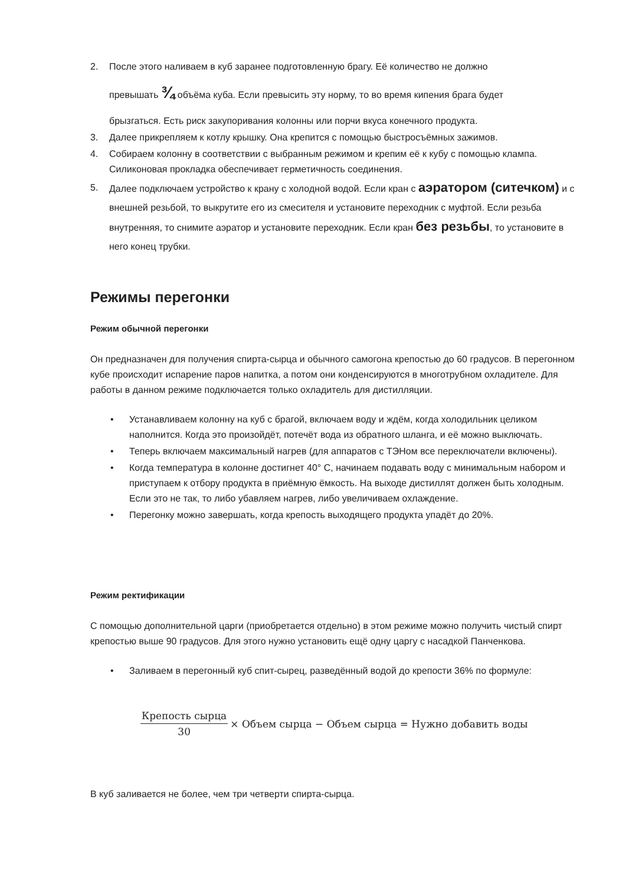2. После этого наливаем в куб заранее подготовленную брагу. Её количество не должно
превышать ¾ объёма куба. Если превысить эту норму, то во время кипения брага будет
брызгаться. Есть риск закупоривания колонны или порчи вкуса конечного продукта.
3. Далее прикрепляем к котлу крышку. Она крепится с помощью быстросъёмных зажимов.
4. Собираем колонну в соответствии с выбранным режимом и крепим её к кубу с помощью клампа. Силиконовая прокладка обеспечивает герметичность соединения.
5. Далее подключаем устройство к крану с холодной водой. Если кран с аэратором (ситечком) и с внешней резьбой, то выкрутите его из смесителя и установите переходник с муфтой. Если резьба внутренняя, то снимите аэратор и установите переходник. Если кран без резьбы, то установите в него конец трубки.
Режимы перегонки
Режим обычной перегонки
Он предназначен для получения спирта-сырца и обычного самогона крепостью до 60 градусов. В перегонном кубе происходит испарение паров напитка, а потом они конденсируются в многотрубном охладителе. Для работы в данном режиме подключается только охладитель для дистилляции.
• Устанавливаем колонну на куб с брагой, включаем воду и ждём, когда холодильник целиком наполнится. Когда это произойдёт, потечёт вода из обратного шланга, и её можно выключать.
• Теперь включаем максимальный нагрев (для аппаратов с ТЭНом все переключатели включены).
• Когда температура в колонне достигнет 40° С, начинаем подавать воду с минимальным набором и приступаем к отбору продукта в приёмную ёмкость. На выходе дистиллят должен быть холодным. Если это не так, то либо убавляем нагрев, либо увеличиваем охлаждение.
• Перегонку можно завершать, когда крепость выходящего продукта упадёт до 20%.
Режим ректификации
С помощью дополнительной царги (приобретается отдельно) в этом режиме можно получить чистый спирт крепостью выше 90 градусов. Для этого нужно установить ещё одну царгу с насадкой Панченкова.
• Заливаем в перегонный куб спит-сырец, разведённый водой до крепости 36% по формуле:
Крепость сырца 30 × Объем сырца − Объем сырца = Нужно добавить воды
В куб заливается не более, чем три четверти спирта-сырца.